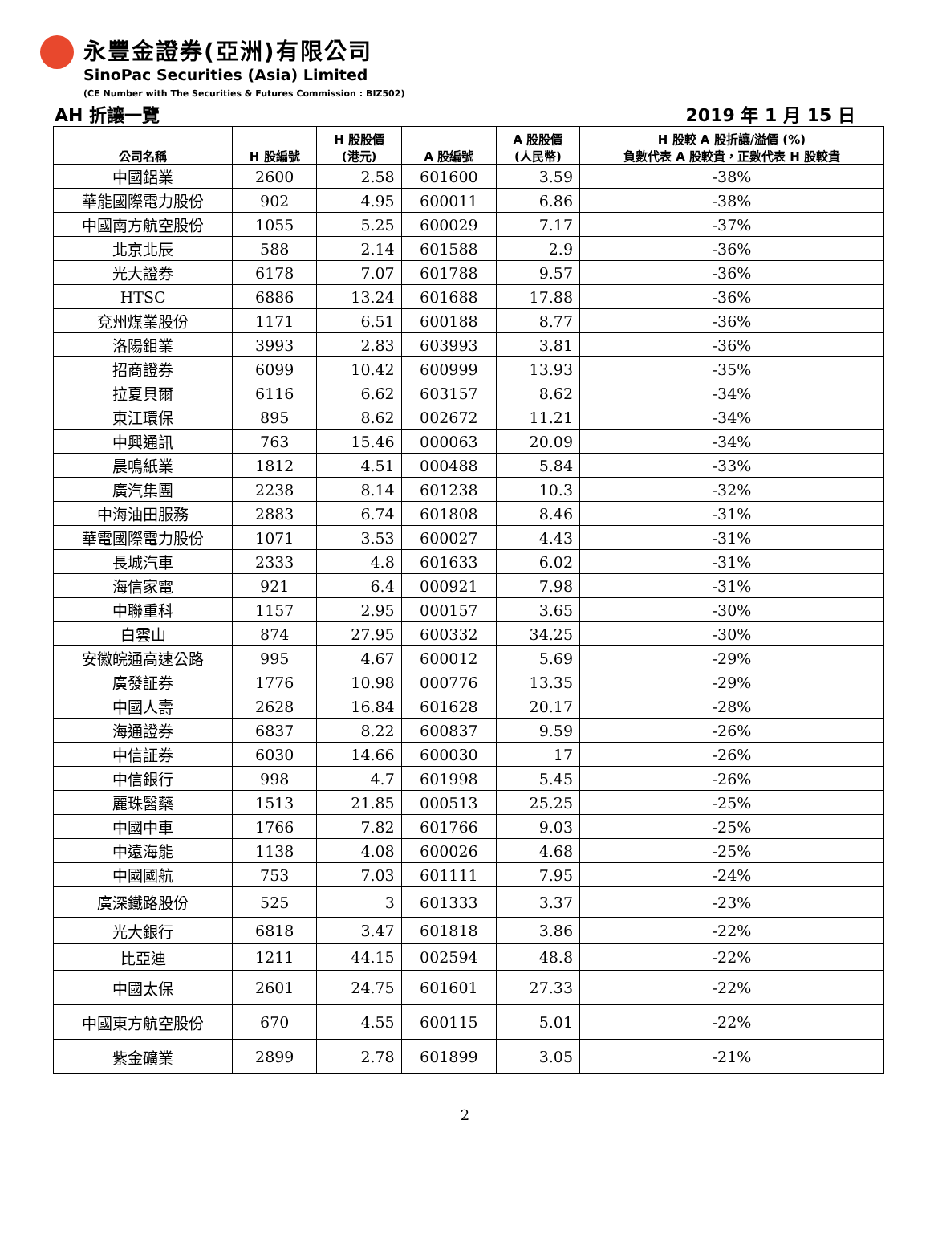永豐金證券(亞洲)有限公司
SinoPac Securities (Asia) Limited
(CE Number with The Securities & Futures Commission : BIZ502)
AH 折讓一覽 2019 年 1 月 15 日
| 公司名稱 | H 股編號 | H 股股價 (港元) | A 股編號 | A 股股價 (人民幣) | H 股較 A 股折讓/溢價 (%) 負數代表 A 股較貴，正數代表 H 股較貴 |
| --- | --- | --- | --- | --- | --- |
| 中國鋁業 | 2600 | 2.58 | 601600 | 3.59 | -38% |
| 華能國際電力股份 | 902 | 4.95 | 600011 | 6.86 | -38% |
| 中國南方航空股份 | 1055 | 5.25 | 600029 | 7.17 | -37% |
| 北京北辰 | 588 | 2.14 | 601588 | 2.9 | -36% |
| 光大證券 | 6178 | 7.07 | 601788 | 9.57 | -36% |
| HTSC | 6886 | 13.24 | 601688 | 17.88 | -36% |
| 兗州煤業股份 | 1171 | 6.51 | 600188 | 8.77 | -36% |
| 洛陽鉬業 | 3993 | 2.83 | 603993 | 3.81 | -36% |
| 招商證券 | 6099 | 10.42 | 600999 | 13.93 | -35% |
| 拉夏貝爾 | 6116 | 6.62 | 603157 | 8.62 | -34% |
| 東江環保 | 895 | 8.62 | 002672 | 11.21 | -34% |
| 中興通訊 | 763 | 15.46 | 000063 | 20.09 | -34% |
| 晨鳴紙業 | 1812 | 4.51 | 000488 | 5.84 | -33% |
| 廣汽集團 | 2238 | 8.14 | 601238 | 10.3 | -32% |
| 中海油田服務 | 2883 | 6.74 | 601808 | 8.46 | -31% |
| 華電國際電力股份 | 1071 | 3.53 | 600027 | 4.43 | -31% |
| 長城汽車 | 2333 | 4.8 | 601633 | 6.02 | -31% |
| 海信家電 | 921 | 6.4 | 000921 | 7.98 | -31% |
| 中聯重科 | 1157 | 2.95 | 000157 | 3.65 | -30% |
| 白雲山 | 874 | 27.95 | 600332 | 34.25 | -30% |
| 安徽皖通高速公路 | 995 | 4.67 | 600012 | 5.69 | -29% |
| 廣發証券 | 1776 | 10.98 | 000776 | 13.35 | -29% |
| 中國人壽 | 2628 | 16.84 | 601628 | 20.17 | -28% |
| 海通證券 | 6837 | 8.22 | 600837 | 9.59 | -26% |
| 中信証券 | 6030 | 14.66 | 600030 | 17 | -26% |
| 中信銀行 | 998 | 4.7 | 601998 | 5.45 | -26% |
| 麗珠醫藥 | 1513 | 21.85 | 000513 | 25.25 | -25% |
| 中國中車 | 1766 | 7.82 | 601766 | 9.03 | -25% |
| 中遠海能 | 1138 | 4.08 | 600026 | 4.68 | -25% |
| 中國國航 | 753 | 7.03 | 601111 | 7.95 | -24% |
| 廣深鐵路股份 | 525 | 3 | 601333 | 3.37 | -23% |
| 光大銀行 | 6818 | 3.47 | 601818 | 3.86 | -22% |
| 比亞迪 | 1211 | 44.15 | 002594 | 48.8 | -22% |
| 中國太保 | 2601 | 24.75 | 601601 | 27.33 | -22% |
| 中國東方航空股份 | 670 | 4.55 | 600115 | 5.01 | -22% |
| 紫金礦業 | 2899 | 2.78 | 601899 | 3.05 | -21% |
2